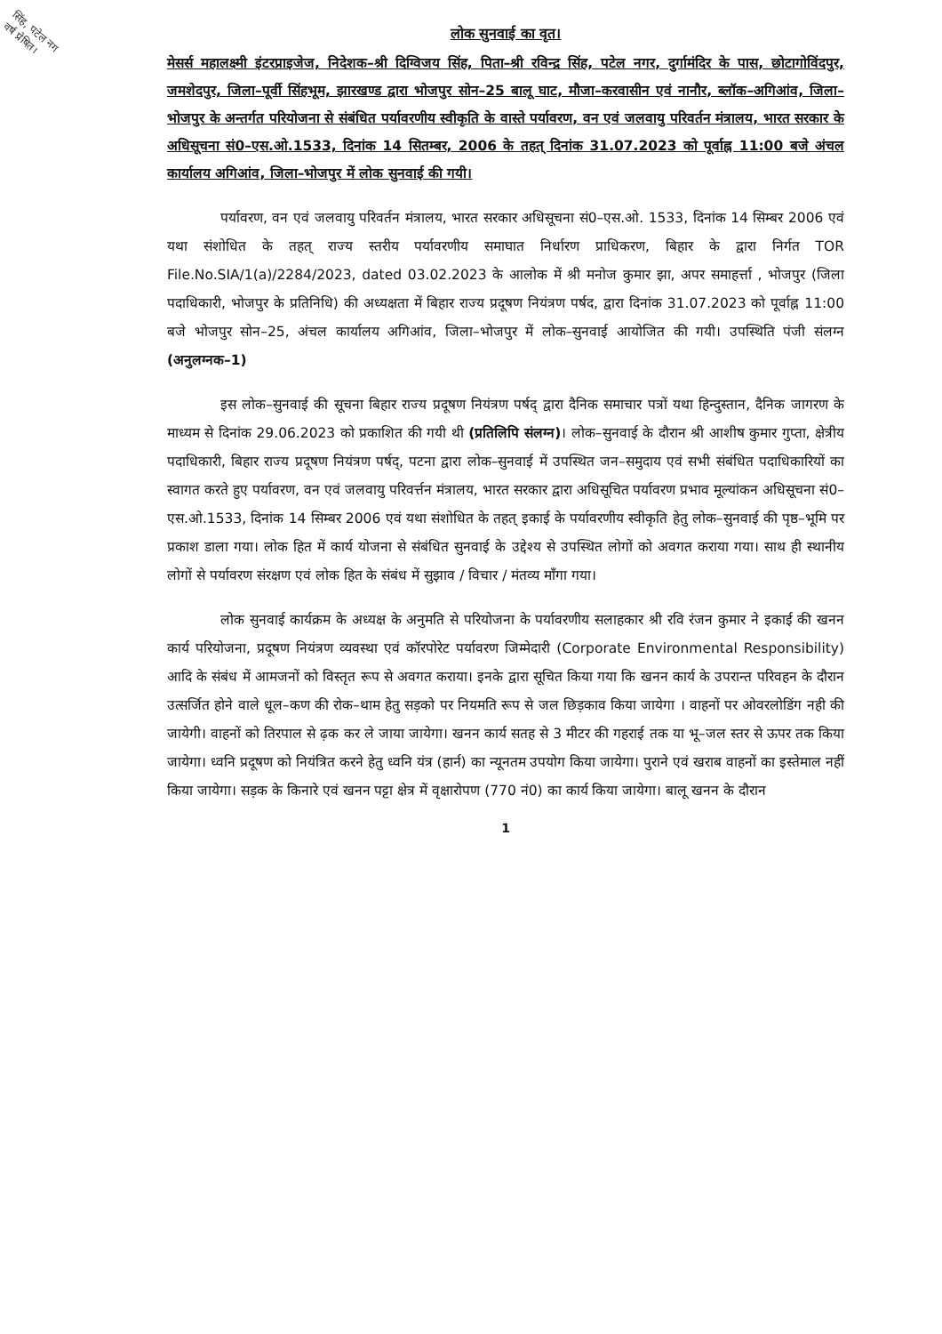सिंह, पटेल नग
वर्ष प्रेषित।
लोक सुनवाई का वृत।
मेसर्स महालक्ष्मी इंटरप्राइजेज, निदेशक–श्री दिग्विजय सिंह, पिता–श्री रविन्द्र सिंह, पटेल नगर, दुर्गामंदिर के पास, छोटागोविंदपुर, जमशेदपुर, जिला–पूर्वी सिंहभूम, झारखण्ड द्वारा भोजपुर सोन–25 बालू घाट, मौजा–करवासीन एवं नानौर, ब्लॉक–अगिआंव, जिला–भोजपुर के अन्तर्गत परियोजना से संबंधित पर्यावरणीय स्वीकृति के वास्ते पर्यावरण, वन एवं जलवायु परिवर्तन मंत्रालय, भारत सरकार के अधिसूचना सं0–एस.ओ.1533, दिनांक 14 सितम्बर, 2006 के तहत् दिनांक 31.07.2023 को पूर्वाह्न 11:00 बजे अंचल कार्यालय अगिआंव, जिला–भोजपुर में लोक सुनवाई की गयी।
पर्यावरण, वन एवं जलवायु परिवर्तन मंत्रालय, भारत सरकार अधिसूचना सं0–एस.ओ. 1533, दिनांक 14 सिम्बर 2006 एवं यथा संशोधित के तहत् राज्य स्तरीय पर्यावरणीय समाघात निर्धारण प्राधिकरण, बिहार के द्वारा निर्गत TOR File.No.SIA/1(a)/2284/2023, dated 03.02.2023 के आलोक में श्री मनोज कुमार झा, अपर समाहर्त्ता , भोजपुर (जिला पदाधिकारी, भोजपुर के प्रतिनिधि) की अध्यक्षता में बिहार राज्य प्रदूषण नियंत्रण पर्षद, द्वारा दिनांक 31.07.2023 को पूर्वाह्न 11:00 बजे भोजपुर सोन–25, अंचल कार्यालय अगिआंव, जिला–भोजपुर में लोक–सुनवाई आयोजित की गयी। उपस्थिति पंजी संलग्न (अनुलग्नक–1)
इस लोक–सुनवाई की सूचना बिहार राज्य प्रदूषण नियंत्रण पर्षद् द्वारा दैनिक समाचार पत्रों यथा हिन्दुस्तान, दैनिक जागरण के माध्यम से दिनांक 29.06.2023 को प्रकाशित की गयी थी (प्रतिलिपि संलग्न)। लोक–सुनवाई के दौरान श्री आशीष कुमार गुप्ता, क्षेत्रीय पदाधिकारी, बिहार राज्य प्रदूषण नियंत्रण पर्षद्, पटना द्वारा लोक–सुनवाई में उपस्थित जन–समुदाय एवं सभी संबंधित पदाधिकारियों का स्वागत करते हुए पर्यावरण, वन एवं जलवायु परिवर्त्तन मंत्रालय, भारत सरकार द्वारा अधिसूचित पर्यावरण प्रभाव मूल्यांकन अधिसूचना सं0–एस.ओ.1533, दिनांक 14 सिम्बर 2006 एवं यथा संशोधित के तहत् इकाई के पर्यावरणीय स्वीकृति हेतु लोक–सुनवाई की पृष्ठ–भूमि पर प्रकाश डाला गया। लोक हित में कार्य योजना से संबंधित सुनवाई के उद्देश्य से उपस्थित लोगों को अवगत कराया गया। साथ ही स्थानीय लोगों से पर्यावरण संरक्षण एवं लोक हित के संबंध में सुझाव / विचार / मंतव्य माँगा गया।
लोक सुनवाई कार्यक्रम के अध्यक्ष के अनुमति से परियोजना के पर्यावरणीय सलाहकार श्री रवि रंजन कुमार ने इकाई की खनन कार्य परियोजना, प्रदूषण नियंत्रण व्यवस्था एवं कॉरपोरेट पर्यावरण जिम्मेदारी (Corporate Environmental Responsibility) आदि के संबंध में आमजनों को विस्तृत रूप से अवगत कराया। इनके द्वारा सूचित किया गया कि खनन कार्य के उपरान्त परिवहन के दौरान उत्सर्जित होने वाले धूल–कण की रोक–थाम हेतु सड़को पर नियमति रूप से जल छिड़काव किया जायेगा । वाहनों पर ओवरलोडिंग नही की जायेगी। वाहनों को तिरपाल से ढ़क कर ले जाया जायेगा। खनन कार्य सतह से 3 मीटर की गहराई तक या भू–जल स्तर से ऊपर तक किया जायेगा। ध्वनि प्रदूषण को नियंत्रित करने हेतु ध्वनि यंत्र (हार्न) का न्यूनतम उपयोग किया जायेगा। पुराने एवं खराब वाहनों का इस्तेमाल नहीं किया जायेगा। सड़क के किनारे एवं खनन पट्टा क्षेत्र में वृक्षारोपण (770 नं0) का कार्य किया जायेगा। बालू खनन के दौरान
1